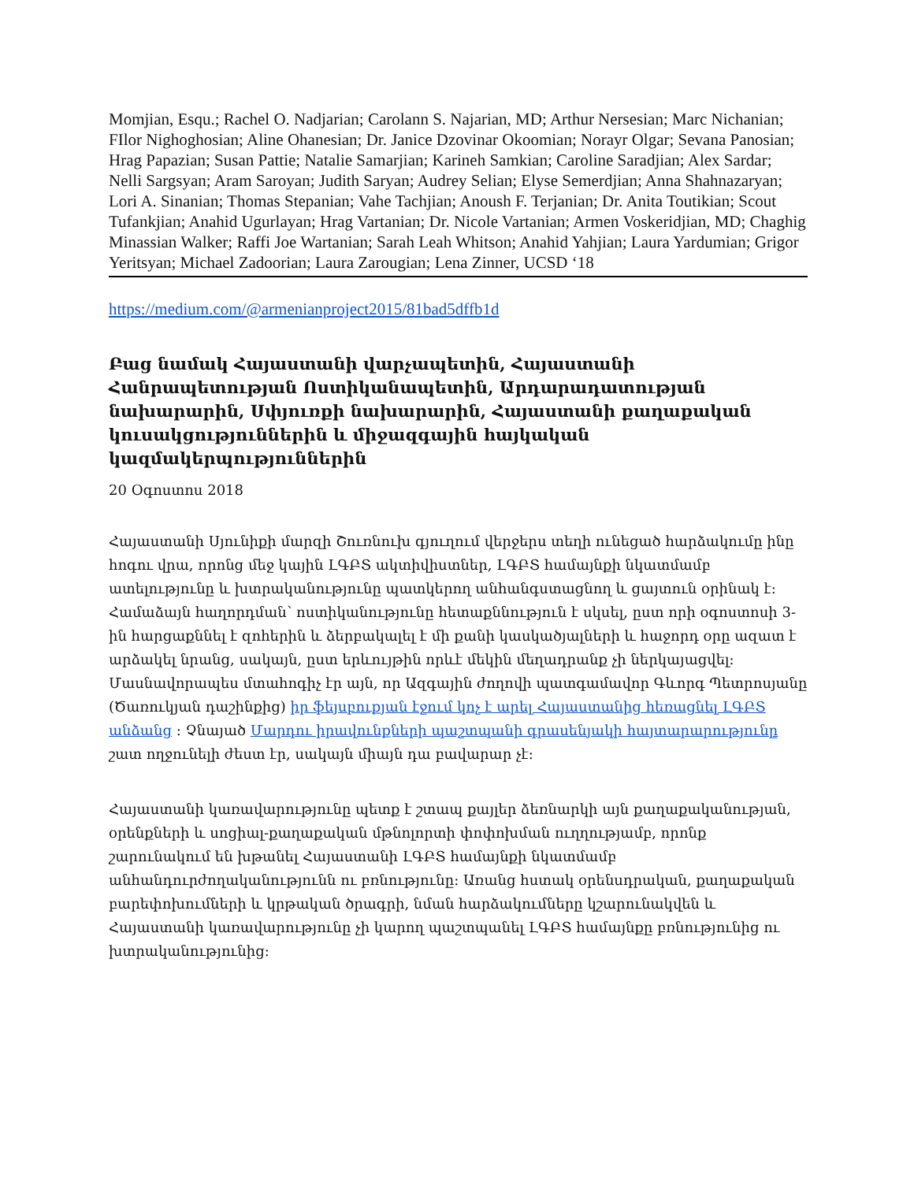Momjian, Esqu.; Rachel O. Nadjarian; Carolann S. Najarian, MD; Arthur Nersesian; Marc Nichanian; FIlor Nighoghosian; Aline Ohanesian; Dr. Janice Dzovinar Okoomian; Norayr Olgar; Sevana Panosian; Hrag Papazian; Susan Pattie; Natalie Samarjian; Karineh Samkian; Caroline Saradjian; Alex Sardar; Nelli Sargsyan; Aram Saroyan; Judith Saryan; Audrey Selian; Elyse Semerdjian; Anna Shahnazaryan; Lori A. Sinanian; Thomas Stepanian; Vahe Tachjian; Anoush F. Terjanian; Dr. Anita Toutikian; Scout Tufankjian; Anahid Ugurlayan; Hrag Vartanian; Dr. Nicole Vartanian; Armen Voskeridjian, MD; Chaghig Minassian Walker; Raffi Joe Wartanian; Sarah Leah Whitson; Anahid Yahjian; Laura Yardumian; Grigor Yeritsyan; Michael Zadoorian; Laura Zarougian; Lena Zinner, UCSD ‘18
https://medium.com/@armenianproject2015/81bad5dffb1d
Բաց նամակ Հայաստանի վարչապետին, Հայաստանի Հանրապետության Ոստիկանապետին, Արդարադատության նախարարին, Սփյուռքի նախարարին, Հայաստանի քաղաքական կուսակցություններին և միջազգային հայկական կազմակերպություններին
20 Օգոստոս 2018
Հայաստանի Սյունիքի մարզի Շուռնուխ գյուղում վերջերս տեղի ունեցած հարձակումը ինը հոգու վրա, որոնց մեջ կային ԼԳԲՏ ակտիվիստներ, ԼԳԲՏ համայնքի նկատմամբ ատելությունը և խտրականությունը պատկերող անհանգստացնող և ցայտուն օրինակ է: Համաձայն հաղորդման՝ ոստիկանությունը հետաքննություն է սկսել, ըստ որի օգոստոսի 3-ին հարցաքննել է զոհերին և ձերբակալել է մի քանի կասկածյալների և հաջորդ օրը ազատ է արձակել նրանց, սակայն, ըստ երևույթին որևէ մեկին մեղադրանք չի ներկայացվել: Մասնավորապես մտահոգիչ էր այն, որ Ազգային ժողովի պատգամավոր Գևորգ Պետրոսյանը (Ծառուկյան դաշինքից) իր ֆեյսբուքյան էջում կոչ է արել Հայաստանից հեռացնել ԼԳԲՏ անձանց : Չնայած Մարդու իրավունքների պաշտպանի գրասենյակի հայտարարությունը շատ ողջունելի ժեստ էր, սակայն միայն դա բավարար չէ:
Հայաստանի կառավարությունը պետք է շտապ քայլեր ձեռնարկի այն քաղաքականության, օրենքների և սոցիալ-քաղաքական մթնոլորտի փոփոխման ուղղությամբ, որոնք շարունակում են խթանել Հայաստանի ԼԳԲՏ համայնքի նկատմամբ անհանդուրժողականությունն ու բռնությունը: Առանց հստակ օրենսդրական, քաղաքական բարեփոխումների և կրթական ծրագրի, նման հարձակումները կշարունակվեն և Հայաստանի կառավարությունը չի կարող պաշտպանել ԼԳԲՏ համայնքը բռնությունից ու խտրականությունից: